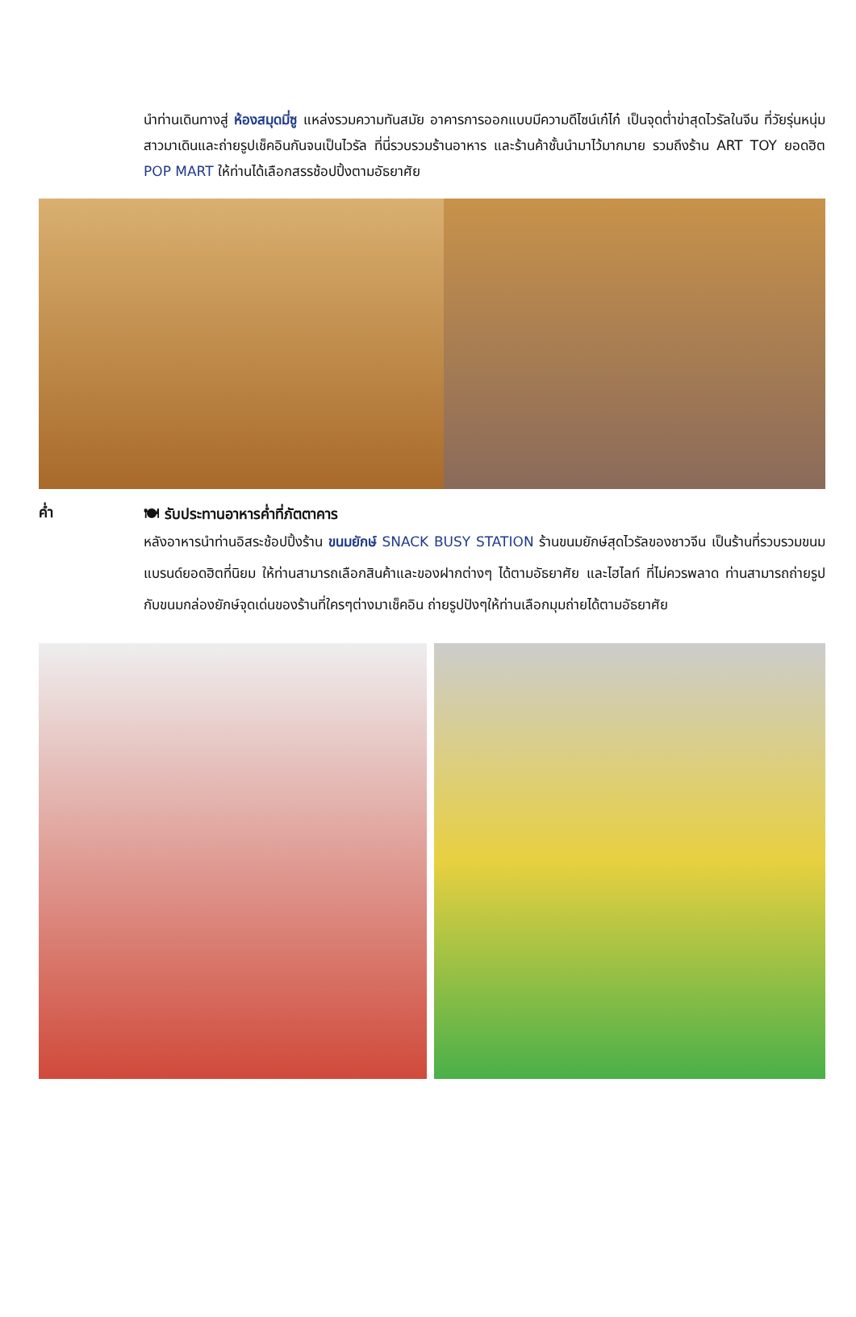นำท่านเดินทางสู่ ห้องสมุดมี่ซู แหล่งรวมความทันสมัย อาคารการออกแบบมีความดีไซน์เก๋ไก๋ เป็นจุดต่ำข่าสุดไวรัลในจีน ที่วัยรุ่นหนุ่มสาวมาเดินและถ่ายรูปเช็คอินกันจนเป็นไวรัล ที่นี่รวบรวมร้านอาหาร และร้านค้าชั้นนำมาไว้มากมาย รวมถึงร้าน ART TOY ยอดฮิต POP MART ให้ท่านได้เลือกสรรช้อปปิ้งตามอัธยาศัย
ค่ำ
🍽 รับประทานอาหารค่ำที่ภัตตาคาร
หลังอาหารนำท่านอิสระช้อปปิ้งร้าน ขนมยักษ์ SNACK BUSY STATION ร้านขนมยักษ์สุดไวรัลของชาวจีน เป็นร้านที่รวบรวมขนมแบรนด์ยอดฮิตที่นิยม ให้ท่านสามารถเลือกสินค้าและของฝากต่างๆ ได้ตามอัธยาศัย และไฮไลท์ ที่ไม่ควรพลาด ท่านสามารถถ่ายรูปกับขนมกล่องยักษ์จุดเด่นของร้านที่ใครๆต่างมาเช็คอิน ถ่ายรูปปังๆให้ท่านเลือกมุมถ่ายได้ตามอัธยาศัย